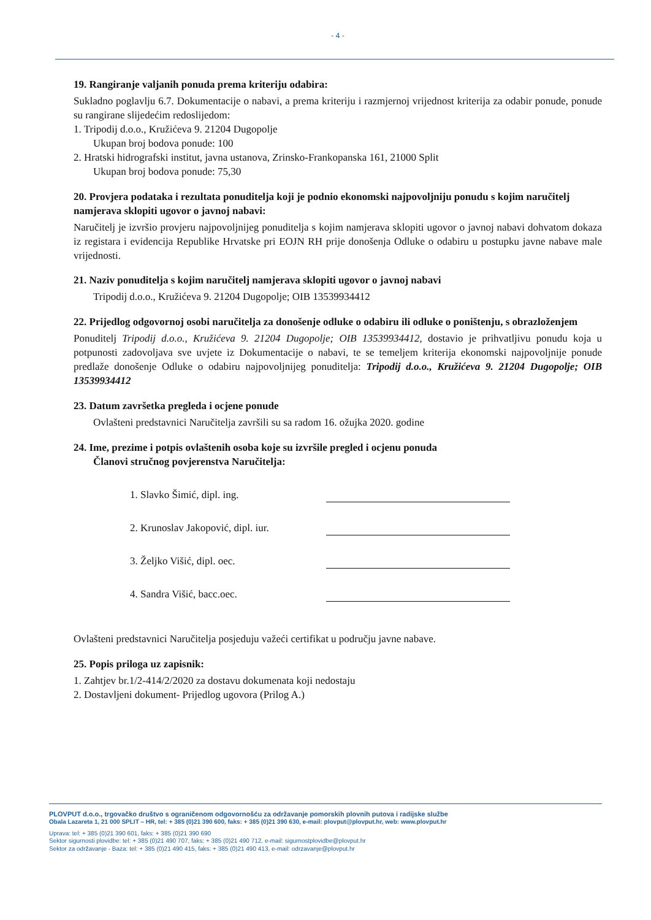- 4 -
19. Rangiranje valjanih ponuda prema kriteriju odabira:
Sukladno poglavlju 6.7. Dokumentacije o nabavi, a prema kriteriju i razmjernoj vrijednost kriterija za odabir ponude, ponude su rangirane slijedećim redoslijedom:
1. Tripodij d.o.o., Kružićeva 9. 21204 Dugopolje
Ukupan broj bodova ponude: 100
2. Hratski hidrografski institut, javna ustanova, Zrinsko-Frankopanska 161, 21000 Split
Ukupan broj bodova ponude: 75,30
20. Provjera podataka i rezultata ponuditelja koji je podnio ekonomski najpovoljniju ponudu s kojim naručitelj namjerava sklopiti ugovor o javnoj nabavi:
Naručitelj je izvršio provjeru najpovoljnijeg ponuditelja s kojim namjerava sklopiti ugovor o javnoj nabavi dohvatom dokaza iz registara i evidencija Republike Hrvatske pri EOJN RH prije donošenja Odluke o odabiru u postupku javne nabave male vrijednosti.
21. Naziv ponuditelja s kojim naručitelj namjerava sklopiti ugovor o javnoj nabavi
Tripodij d.o.o., Kružićeva 9. 21204 Dugopolje; OIB 13539934412
22. Prijedlog odgovornoj osobi naručitelja za donošenje odluke o odabiru ili odluke o poništenju, s obrazloženjem
Ponuditelj Tripodij d.o.o., Kružićeva 9. 21204 Dugopolje; OIB 13539934412, dostavio je prihvatljivu ponudu koja u potpunosti zadovoljava sve uvjete iz Dokumentacije o nabavi, te se temeljem kriterija ekonomski najpovoljnije ponude predlaže donošenje Odluke o odabiru najpovoljnijeg ponuditelja: Tripodij d.o.o., Kružićeva 9. 21204 Dugopolje; OIB 13539934412
23. Datum završetka pregleda i ocjene ponude
Ovlašteni predstavnici Naručitelja završili su sa radom 16. ožujka 2020. godine
24. Ime, prezime i potpis ovlaštenih osoba koje su izvršile pregled i ocjenu ponuda
Članovi stručnog povjerenstva Naručitelja:
1. Slavko Šimić, dipl. ing.
2. Krunoslav Jakopović, dipl. iur.
3. Željko Višić, dipl. oec.
4. Sandra Višić, bacc.oec.
Ovlašteni predstavnici Naručitelja posjeduju važeći certifikat u području javne nabave.
25. Popis priloga uz zapisnik:
1. Zahtjev br.1/2-414/2/2020 za dostavu dokumenata koji nedostaju
2. Dostavljeni dokument- Prijedlog ugovora (Prilog A.)
PLOVPUT d.o.o., trgovačko društvo s ograničenom odgovornošću za održavanje pomorskih plovnih putova i radijske službe
Obala Lazareta 1, 21 000 SPLIT – HR, tel: + 385 (0)21 390 600, faks: + 385 (0)21 390 630, e-mail: plovput@plovput.hr, web: www.plovput.hr
Uprava: tel: + 385 (0)21 390 601, faks: + 385 (0)21 390 690
Sektor sigurnosti plovidbe: tel: + 385 (0)21 490 707, faks: + 385 (0)21 490 712, e-mail: sigurnostplovidbe@plovput.hr
Sektor za održavanje - Baza: tel: + 385 (0)21 490 415, faks: + 385 (0)21 490 413, e-mail: odrzavanje@plovput.hr